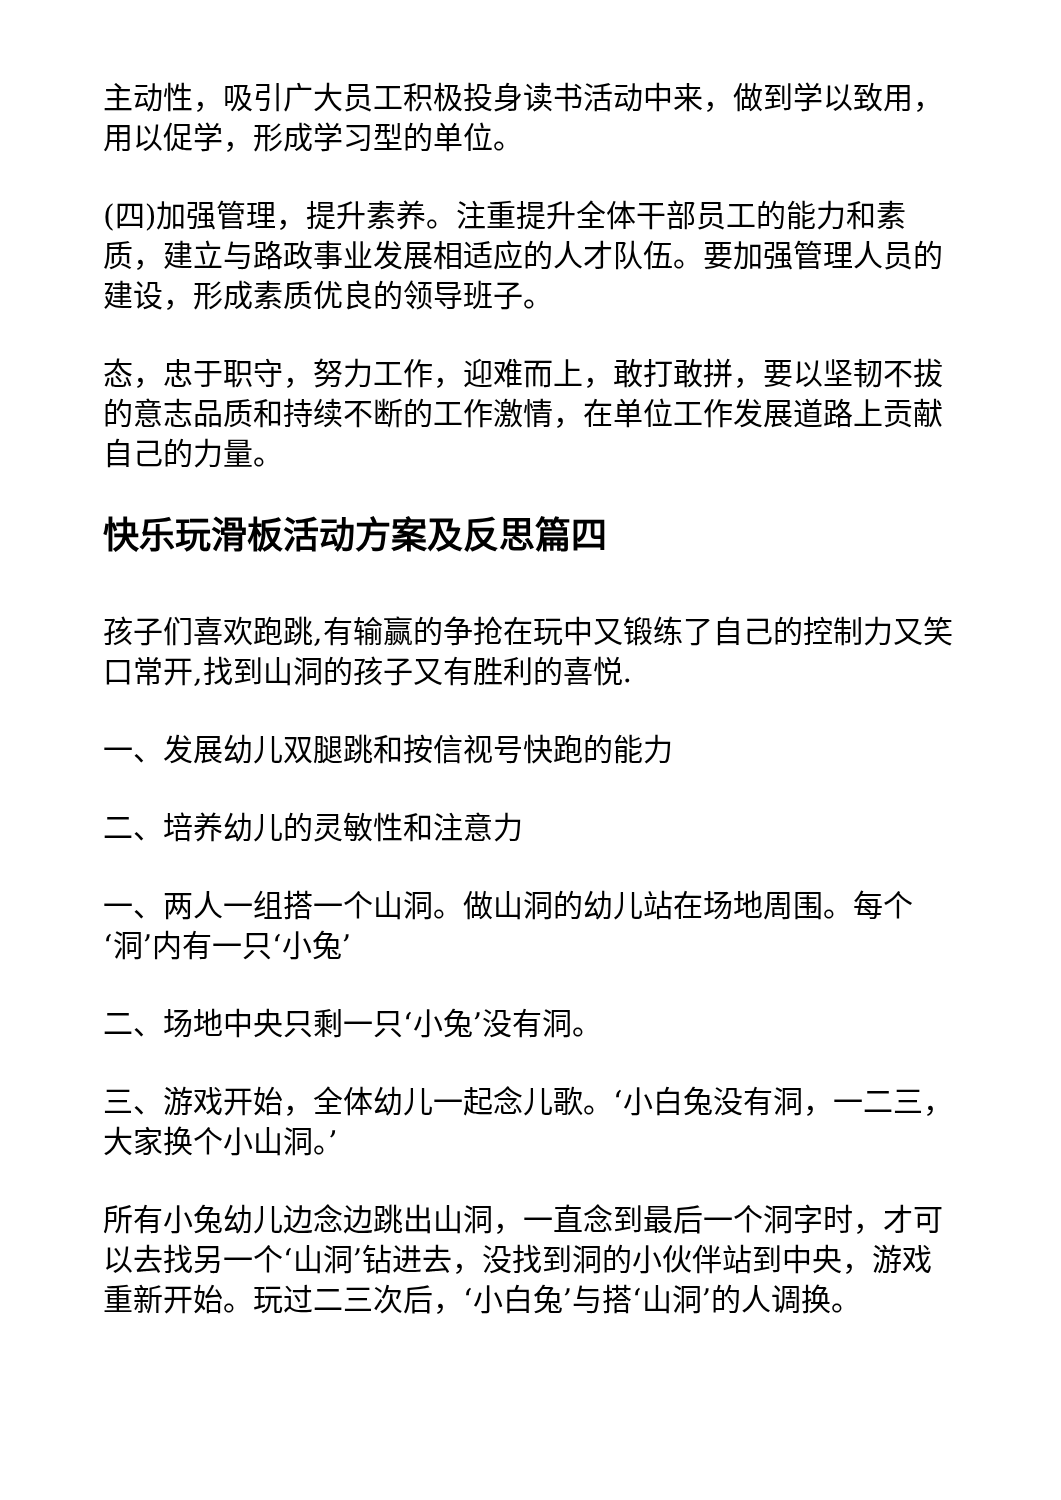主动性，吸引广大员工积极投身读书活动中来，做到学以致用，用以促学，形成学习型的单位。
(四)加强管理，提升素养。注重提升全体干部员工的能力和素质，建立与路政事业发展相适应的人才队伍。要加强管理人员的建设，形成素质优良的领导班子。
态，忠于职守，努力工作，迎难而上，敢打敢拼，要以坚韧不拔的意志品质和持续不断的工作激情，在单位工作发展道路上贡献自己的力量。
快乐玩滑板活动方案及反思篇四
孩子们喜欢跑跳,有输赢的争抢在玩中又锻练了自己的控制力又笑口常开,找到山洞的孩子又有胜利的喜悦.
一、发展幼儿双腿跳和按信视号快跑的能力
二、培养幼儿的灵敏性和注意力
一、两人一组搭一个山洞。做山洞的幼儿站在场地周围。每个‘洞’内有一只‘小兔’
二、场地中央只剩一只‘小兔’没有洞。
三、游戏开始，全体幼儿一起念儿歌。‘小白兔没有洞，一二三，大家换个小山洞。’
所有小兔幼儿边念边跳出山洞，一直念到最后一个洞字时，才可以去找另一个‘山洞’钻进去，没找到洞的小伙伴站到中央，游戏重新开始。玩过二三次后，‘小白兔’与搭‘山洞’的人调换。